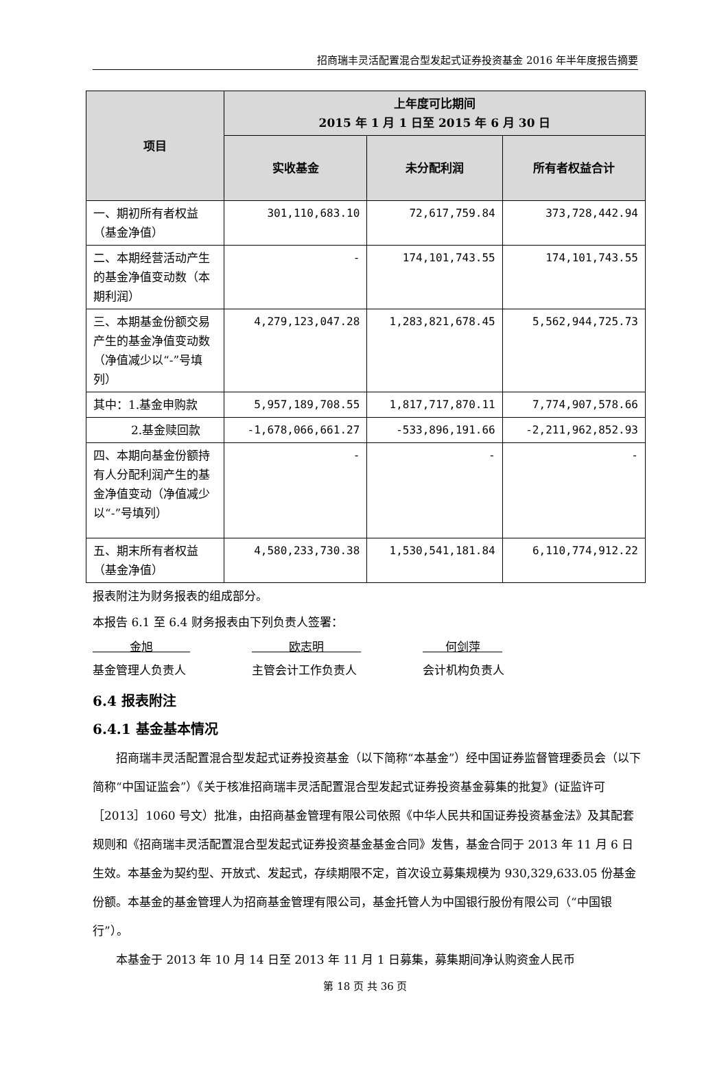招商瑞丰灵活配置混合型发起式证券投资基金 2016 年半年度报告摘要
| 项目 | 上年度可比期间 2015 年 1 月 1 日至 2015 年 6 月 30 日 | | |
| --- | --- | --- | --- |
| | 实收基金 | 未分配利润 | 所有者权益合计 |
| 一、期初所有者权益（基金净值） | 301,110,683.10 | 72,617,759.84 | 373,728,442.94 |
| 二、本期经营活动产生的基金净值变动数（本期利润） | - | 174,101,743.55 | 174,101,743.55 |
| 三、本期基金份额交易产生的基金净值变动数 （净值减少以“-”号填列） | 4,279,123,047.28 | 1,283,821,678.45 | 5,562,944,725.73 |
| 其中：1.基金申购款 | 5,957,189,708.55 | 1,817,717,870.11 | 7,774,907,578.66 |
| 2.基金赎回款 | -1,678,066,661.27 | -533,896,191.66 | -2,211,962,852.93 |
| 四、本期向基金份额持有人分配利润产生的基金净值变动（净值减少以“-”号填列） | - | - | - |
| 五、期末所有者权益（基金净值） | 4,580,233,730.38 | 1,530,541,181.84 | 6,110,774,912.22 |
报表附注为财务报表的组成部分。
本报告 6.1 至 6.4 财务报表由下列负责人签署：
金旭
基金管理人负责人
欧志明
主管会计工作负责人
何剑萍
会计机构负责人
6.4 报表附注
6.4.1 基金基本情况
招商瑞丰灵活配置混合型发起式证券投资基金（以下简称“本基金”）经中国证券监督管理委员会（以下简称“中国证监会”）《关于核准招商瑞丰灵活配置混合型发起式证券投资基金募集的批复》(证监许可［2013］1060 号文）批准，由招商基金管理有限公司依照《中华人民共和国证券投资基金法》及其配套规则和《招商瑞丰灵活配置混合型发起式证券投资基金基金合同》发售，基金合同于 2013 年 11 月 6 日生效。本基金为契约型、开放式、发起式，存续期限不定，首次设立募集规模为 930,329,633.05 份基金份额。本基金的基金管理人为招商基金管理有限公司，基金托管人为中国银行股份有限公司（“中国银行”）。
本基金于 2013 年 10 月 14 日至 2013 年 11 月 1 日募集，募集期间净认购资金人民币
第 18 页 共 36 页